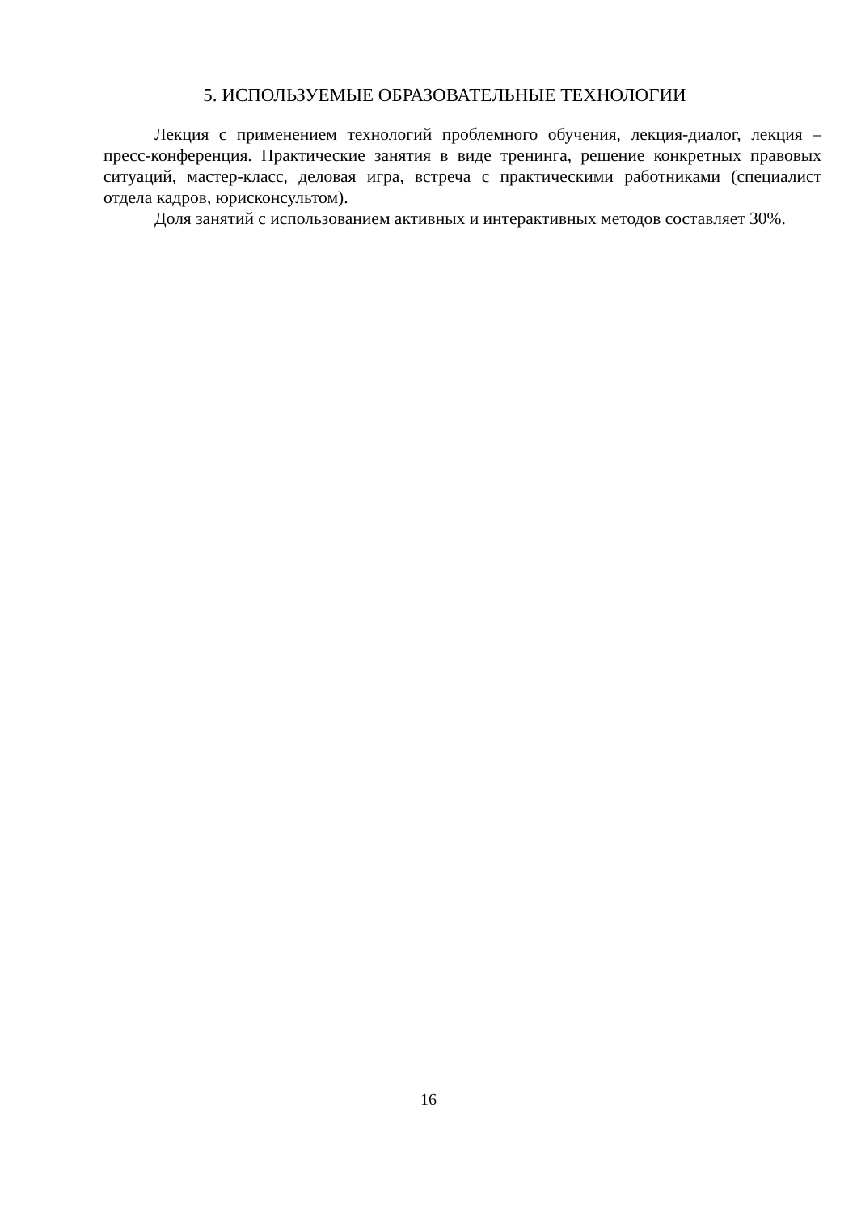5. ИСПОЛЬЗУЕМЫЕ ОБРАЗОВАТЕЛЬНЫЕ ТЕХНОЛОГИИ
Лекция с применением технологий проблемного обучения, лекция-диалог, лекция – пресс-конференция. Практические занятия в виде тренинга, решение конкретных правовых ситуаций, мастер-класс, деловая игра, встреча с практическими работниками (специалист отдела кадров, юрисконсультом).
Доля занятий с использованием активных и интерактивных методов составляет 30%.
16